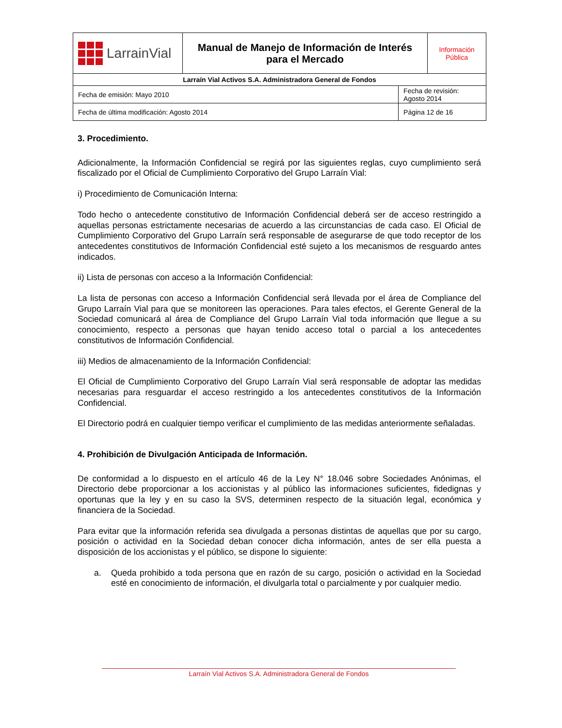| LarrainVial | Manual de Manejo de Información de Interés para el Mercado | | Información Pública |
| Larraín Vial Activos S.A. Administradora General de Fondos | | | |
| Fecha de emisión: Mayo 2010 | | Fecha de revisión: Agosto 2014 | |
| Fecha de última modificación: Agosto 2014 | | Página 12 de 16 | |
3. Procedimiento.
Adicionalmente, la Información Confidencial se regirá por las siguientes reglas, cuyo cumplimiento será fiscalizado por el Oficial de Cumplimiento Corporativo del Grupo Larraín Vial:
i) Procedimiento de Comunicación Interna:
Todo hecho o antecedente constitutivo de Información Confidencial deberá ser de acceso restringido a aquellas personas estrictamente necesarias de acuerdo a las circunstancias de cada caso. El Oficial de Cumplimiento Corporativo del Grupo Larraín será responsable de asegurarse de que todo receptor de los antecedentes constitutivos de Información Confidencial esté sujeto a los mecanismos de resguardo antes indicados.
ii) Lista de personas con acceso a la Información Confidencial:
La lista de personas con acceso a Información Confidencial será llevada por el área de Compliance del Grupo Larraín Vial para que se monitoreen las operaciones. Para tales efectos, el Gerente General de la Sociedad comunicará al área de Compliance del Grupo Larraín Vial toda información que llegue a su conocimiento, respecto a personas que hayan tenido acceso total o parcial a los antecedentes constitutivos de Información Confidencial.
iii) Medios de almacenamiento de la Información Confidencial:
El Oficial de Cumplimiento Corporativo del Grupo Larraín Vial será responsable de adoptar las medidas necesarias para resguardar el acceso restringido a los antecedentes constitutivos de la Información Confidencial.
El Directorio podrá en cualquier tiempo verificar el cumplimiento de las medidas anteriormente señaladas.
4. Prohibición de Divulgación Anticipada de Información.
De conformidad a lo dispuesto en el artículo 46 de la Ley N° 18.046 sobre Sociedades Anónimas, el Directorio debe proporcionar a los accionistas y al público las informaciones suficientes, fidedignas y oportunas que la ley y en su caso la SVS, determinen respecto de la situación legal, económica y financiera de la Sociedad.
Para evitar que la información referida sea divulgada a personas distintas de aquellas que por su cargo, posición o actividad en la Sociedad deban conocer dicha información, antes de ser ella puesta a disposición de los accionistas y el público, se dispone lo siguiente:
a. Queda prohibido a toda persona que en razón de su cargo, posición o actividad en la Sociedad esté en conocimiento de información, el divulgarla total o parcialmente y por cualquier medio.
Larraín Vial Activos S.A. Administradora General de Fondos